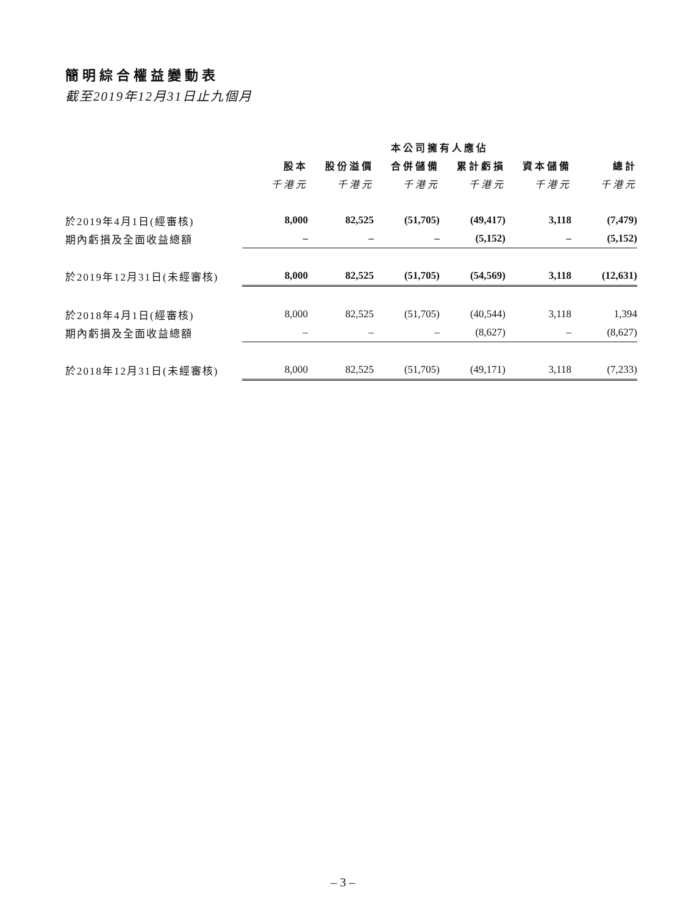簡明綜合權益變動表
截至2019年12月31日止九個月
| | 本公司擁有人應佔 | | | | | |
| --- | --- | --- | --- | --- | --- | --- |
| | 股本 | 股份溢價 | 合併儲備 | 累計虧損 | 資本儲備 | 總計 |
| | 千港元 | 千港元 | 千港元 | 千港元 | 千港元 | 千港元 |
| 於2019年4月1日(經審核) | 8,000 | 82,525 | (51,705) | (49,417) | 3,118 | (7,479) |
| 期內虧損及全面收益總額 | – | – | – | (5,152) | – | (5,152) |
| 於2019年12月31日(未經審核) | 8,000 | 82,525 | (51,705) | (54,569) | 3,118 | (12,631) |
| 於2018年4月1日(經審核) | 8,000 | 82,525 | (51,705) | (40,544) | 3,118 | 1,394 |
| 期內虧損及全面收益總額 | – | – | – | (8,627) | – | (8,627) |
| 於2018年12月31日(未經審核) | 8,000 | 82,525 | (51,705) | (49,171) | 3,118 | (7,233) |
– 3 –